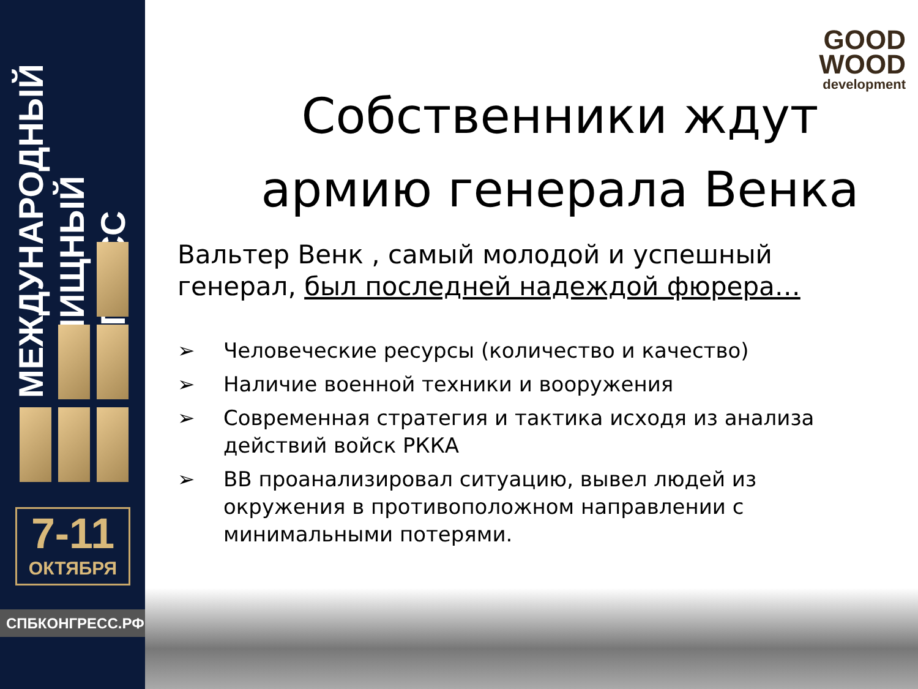МЕЖДУНАРОДНЫЙ
ЖИЛИЩНЫЙ
КОНГРЕСС
7-11
ОКТЯБРЯ
СПБКОНГРЕСС.РФ
GOOD
WOOD
development
Собственники ждут армию генерала Венка
Вальтер Венк , самый молодой и успешный генерал, был последней надеждой фюрера…
➢ Человеческие ресурсы (количество и качество)
➢ Наличие военной техники и вооружения
➢ Современная стратегия и тактика исходя из анализа действий войск РККА
➢ ВВ проанализировал ситуацию, вывел людей из окружения в противоположном направлении с минимальными потерями.